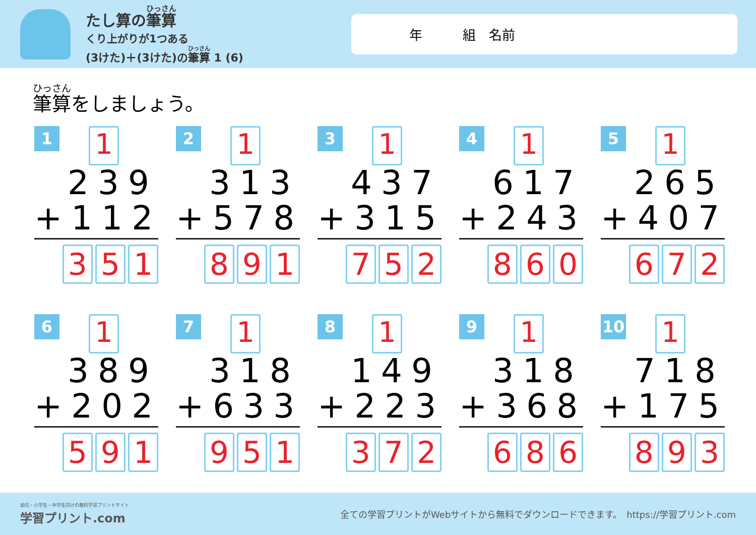たし算の筆算
くり上がりが1つある
(3けた)＋(3けた)の筆算 1 (6)
年 組　名前
筆算をしましょう。
1 1
239
+112
3 5 1
2 1
313
+578
8 9 1
3 1
437
+315
7 5 2
4 1
617
+243
8 6 0
5 1
265
+407
6 7 2
6 1
389
+202
5 9 1
7 1
318
+633
9 5 1
8 1
149
+223
3 7 2
9 1
318
+368
6 8 6
10 1
718
+175
8 9 3
幼児・小学生・中学生向けの無料学習プリントサイト
学習プリント.com
全ての学習プリントがWebサイトから無料でダウンロードできます。　https://学習プリント.com